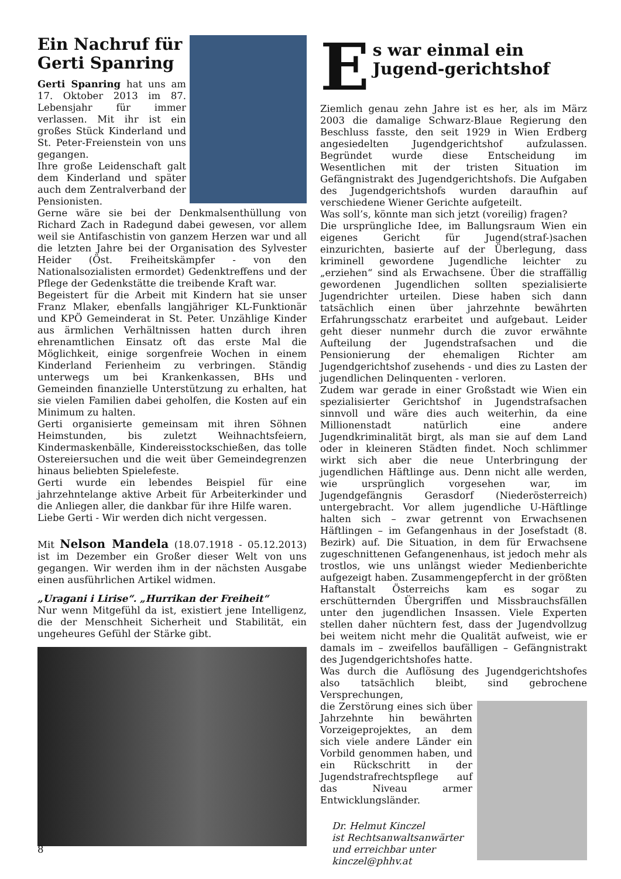Ein Nachruf für Gerti Spanring
Gerti Spanring hat uns am 17. Oktober 2013 im 87. Lebensjahr für immer verlassen. Mit ihr ist ein großes Stück Kinderland und St. Peter-Freienstein von uns gegangen.
Ihre große Leidenschaft galt dem Kinderland und später auch dem Zentralverband der Pensionisten.
Gerne wäre sie bei der Denkmalsenthüllung von Richard Zach in Radegund dabei gewesen, vor allem weil sie Antifaschistin von ganzem Herzen war und all die letzten Jahre bei der Organisation des Sylvester Heider (Öst. Freiheitskämpfer - von den Nationalsozialisten ermordet) Gedenktreffens und der Pflege der Gedenkstätte die treibende Kraft war.
Begeistert für die Arbeit mit Kindern hat sie unser Franz Mlaker, ebenfalls langjähriger KL-Funktionär und KPÖ Gemeinderat in St. Peter. Unzählige Kinder aus ärmlichen Verhältnissen hatten durch ihren ehrenamtlichen Einsatz oft das erste Mal die Möglichkeit, einige sorgenfreie Wochen in einem Kinderland Ferienheim zu verbringen. Ständig unterwegs um bei Krankenkassen, BHs und Gemeinden finanzielle Unterstützung zu erhalten, hat sie vielen Familien dabei geholfen, die Kosten auf ein Minimum zu halten.
Gerti organisierte gemeinsam mit ihren Söhnen Heimstunden, bis zuletzt Weihnachtsfeiern, Kindermaskenbälle, Kindereisstockschießen, das tolle Ostereiersuchen und die weit über Gemeindegrenzen hinaus beliebten Spielefeste.
Gerti wurde ein lebendes Beispiel für eine jahrzehntelange aktive Arbeit für Arbeiterkinder und die Anliegen aller, die dankbar für ihre Hilfe waren.
Liebe Gerti - Wir werden dich nicht vergessen.
Mit Nelson Mandela (18.07.1918 - 05.12.2013) ist im Dezember ein Großer dieser Welt von uns gegangen. Wir werden ihm in der nächsten Ausgabe einen ausführlichen Artikel widmen.
„Uragani i Lirise“. „Hurrikan der Freiheit“
Nur wenn Mitgefühl da ist, existiert jene Intelligenz, die der Menschheit Sicherheit und Stabilität, ein ungeheures Gefühl der Stärke gibt.
E
s war einmal ein Jugend-gerichtshof
Ziemlich genau zehn Jahre ist es her, als im März 2003 die damalige Schwarz-Blaue Regierung den Beschluss fasste, den seit 1929 in Wien Erdberg angesiedelten Jugendgerichtshof aufzulassen. Begründet wurde diese Entscheidung im Wesentlichen mit der tristen Situation im Gefängnistrakt des Jugendgerichtshofs. Die Aufgaben des Jugendgerichtshofs wurden daraufhin auf verschiedene Wiener Gerichte aufgeteilt.
Was soll’s, könnte man sich jetzt (voreilig) fragen?
Die ursprüngliche Idee, im Ballungsraum Wien ein eigenes Gericht für Jugend(straf-)sachen einzurichten, basierte auf der Überlegung, dass kriminell gewordene Jugendliche leichter zu „erziehen“ sind als Erwachsene. Über die straffällig gewordenen Jugendlichen sollten spezialisierte Jugendrichter urteilen. Diese haben sich dann tatsächlich einen über jahrzehnte bewährten Erfahrungsschatz erarbeitet und aufgebaut. Leider geht dieser nunmehr durch die zuvor erwähnte Aufteilung der Jugendstrafsachen und die Pensionierung der ehemaligen Richter am Jugendgerichtshof zusehends - und dies zu Lasten der jugendlichen Delinquenten - verloren.
Zudem war gerade in einer Großstadt wie Wien ein spezialisierter Gerichtshof in Jugendstrafsachen sinnvoll und wäre dies auch weiterhin, da eine Millionenstadt natürlich eine andere Jugendkriminalität birgt, als man sie auf dem Land oder in kleineren Städten findet. Noch schlimmer wirkt sich aber die neue Unterbringung der jugendlichen Häftlinge aus. Denn nicht alle werden, wie ursprünglich vorgesehen war, im Jugendgefängnis Gerasdorf (Niederösterreich) untergebracht. Vor allem jugendliche U-Häftlinge halten sich – zwar getrennt von Erwachsenen Häftlingen – im Gefangenhaus in der Josefstadt (8. Bezirk) auf. Die Situation, in dem für Erwachsene zugeschnittenen Gefangenenhaus, ist jedoch mehr als trostlos, wie uns unlängst wieder Medienberichte aufgezeigt haben. Zusammengepfercht in der größten Haftanstalt Österreichs kam es sogar zu erschütternden Übergriffen und Missbrauchsfällen unter den jugendlichen Insassen. Viele Experten stellen daher nüchtern fest, dass der Jugendvollzug bei weitem nicht mehr die Qualität aufweist, wie er damals im – zweifellos baufälligen – Gefängnistrakt des Jugendgerichtshofes hatte.
Was durch die Auflösung des Jugendgerichtshofes also tatsächlich bleibt, sind gebrochene Versprechungen,
die Zerstörung eines sich über Jahrzehnte hin bewährten Vorzeigeprojektes, an dem sich viele andere Länder ein Vorbild genommen haben, und ein Rückschritt in der Jugendstrafrechtspflege auf das Niveau armer Entwicklungsländer.
Dr. Helmut Kinczel
ist Rechtsanwaltsanwärter
und erreichbar unter
kinczel@phhv.at
8